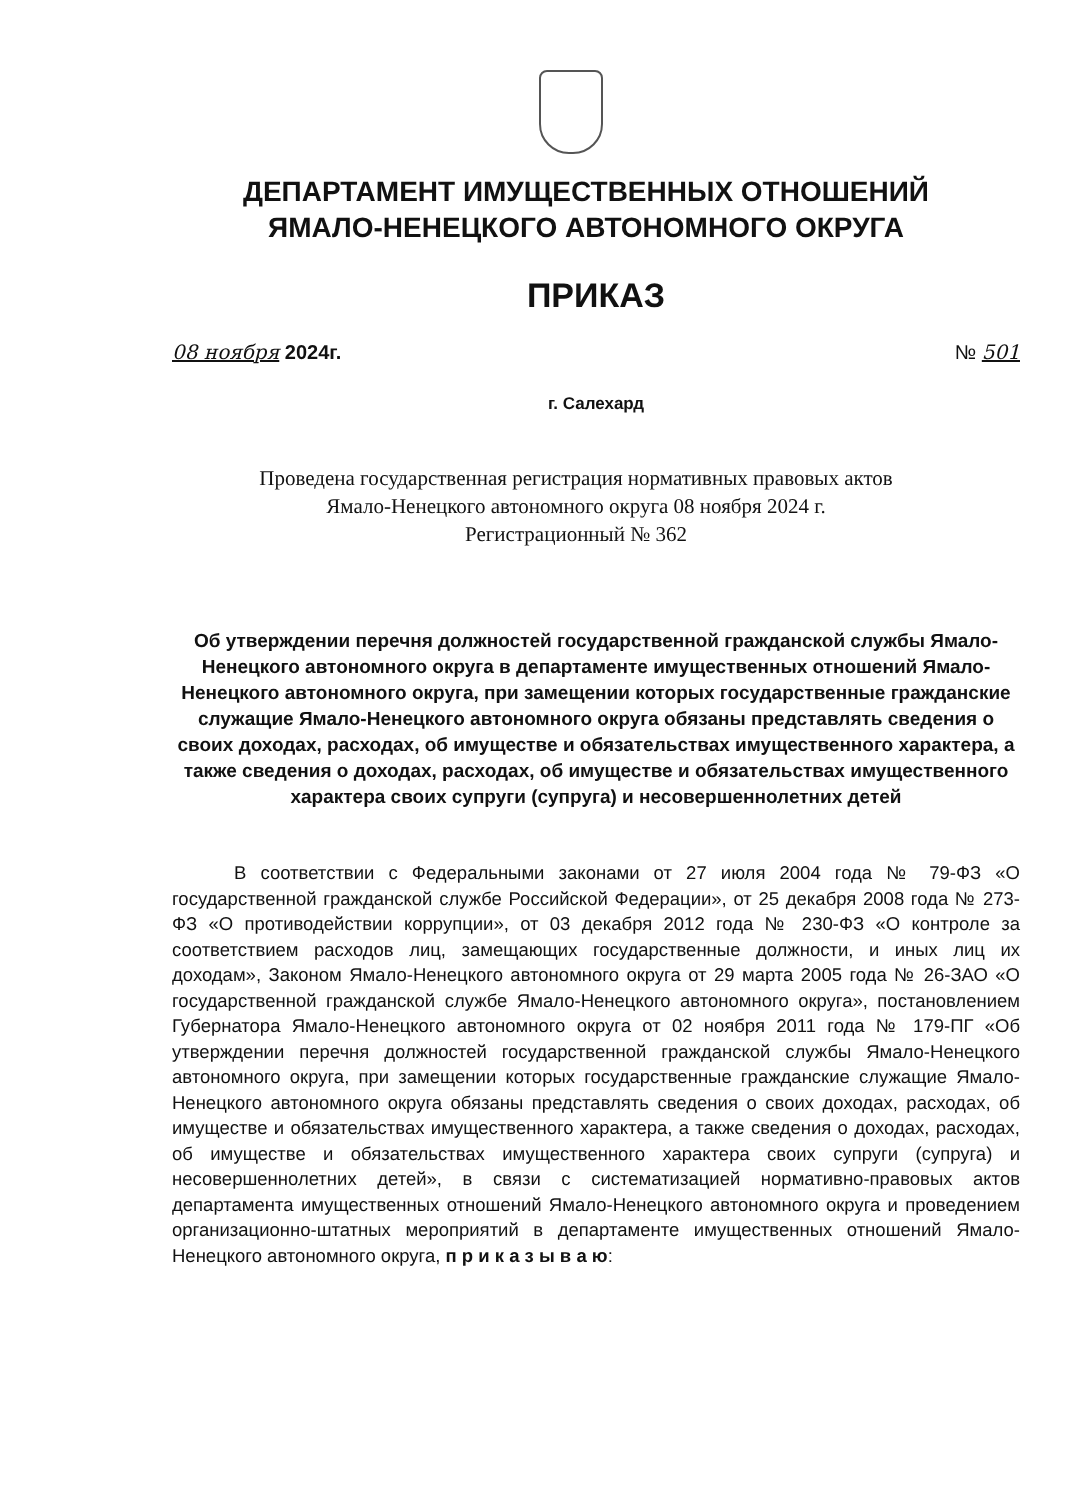ДЕПАРТАМЕНТ ИМУЩЕСТВЕННЫХ ОТНОШЕНИЙ
ЯМАЛО-НЕНЕЦКОГО АВТОНОМНОГО ОКРУГА
ПРИКАЗ
08 ноября 2024г. № 501
г. Салехард
Проведена государственная регистрация нормативных правовых актов
Ямало-Ненецкого автономного округа 08 ноября 2024 г.
Регистрационный № 362
Об утверждении перечня должностей государственной гражданской службы Ямало-Ненецкого автономного округа в департаменте имущественных отношений Ямало-Ненецкого автономного округа, при замещении которых государственные гражданские служащие Ямало-Ненецкого автономного округа обязаны представлять сведения о своих доходах, расходах, об имуществе и обязательствах имущественного характера, а также сведения о доходах, расходах, об имуществе и обязательствах имущественного характера своих супруги (супруга) и несовершеннолетних детей
В соответствии с Федеральными законами от 27 июля 2004 года № 79-ФЗ «О государственной гражданской службе Российской Федерации», от 25 декабря 2008 года № 273-ФЗ «О противодействии коррупции», от 03 декабря 2012 года № 230-ФЗ «О контроле за соответствием расходов лиц, замещающих государственные должности, и иных лиц их доходам», Законом Ямало-Ненецкого автономного округа от 29 марта 2005 года № 26-ЗАО «О государственной гражданской службе Ямало-Ненецкого автономного округа», постановлением Губернатора Ямало-Ненецкого автономного округа от 02 ноября 2011 года № 179-ПГ «Об утверждении перечня должностей государственной гражданской службы Ямало-Ненецкого автономного округа, при замещении которых государственные гражданские служащие Ямало-Ненецкого автономного округа обязаны представлять сведения о своих доходах, расходах, об имуществе и обязательствах имущественного характера, а также сведения о доходах, расходах, об имуществе и обязательствах имущественного характера своих супруги (супруга) и несовершеннолетних детей», в связи с систематизацией нормативно-правовых актов департамента имущественных отношений Ямало-Ненецкого автономного округа и проведением организационно-штатных мероприятий в департаменте имущественных отношений Ямало-Ненецкого автономного округа, п р и к а з ы в а ю: